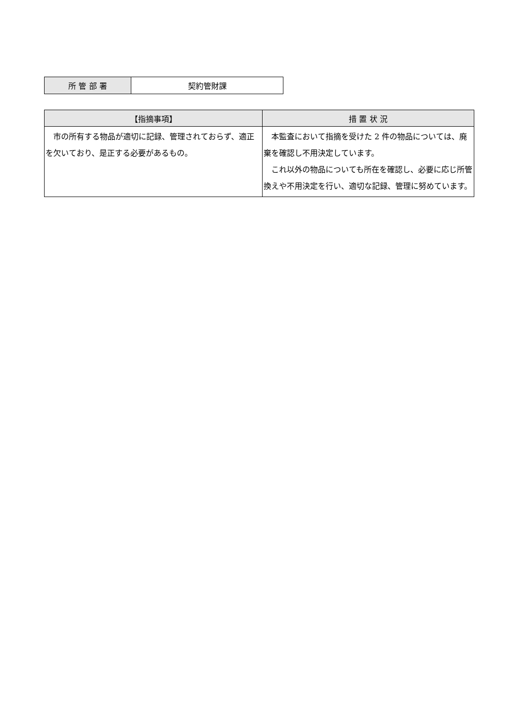| 所 管 部 署 | 契約管財課 |
| 【指摘事項】 | 措 置 状 況 |
| --- | --- |
| 市の所有する物品が適切に記録、管理されておらず、適正を欠いており、是正する必要があるもの。 | 本監査において指摘を受けた 2 件の物品については、廃棄を確認し不用決定しています。 これ以外の物品についても所在を確認し、必要に応じ所管換えや不用決定を行い、適切な記録、管理に努めています。 |